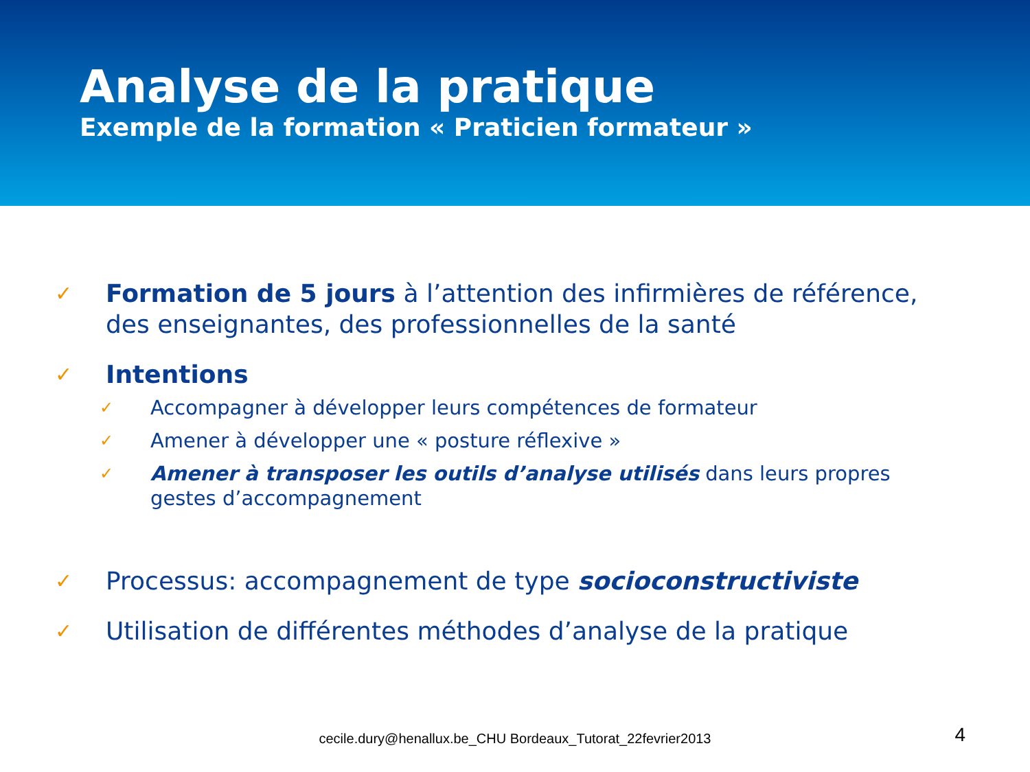Analyse de la pratique
Exemple de la formation « Praticien formateur »
✓
Formation de 5 jours à l’attention des infirmières de référence, des enseignantes, des professionnelles de la santé
✓
Intentions
✓
Accompagner à développer leurs compétences de formateur
✓
Amener à développer une « posture réflexive »
✓
Amener à transposer les outils d’analyse utilisés dans leurs propres gestes d’accompagnement
✓
Processus: accompagnement de type socioconstructiviste
✓
Utilisation de différentes méthodes d’analyse de la pratique
cecile.dury@henallux.be_CHU Bordeaux_Tutorat_22fevrier2013 4